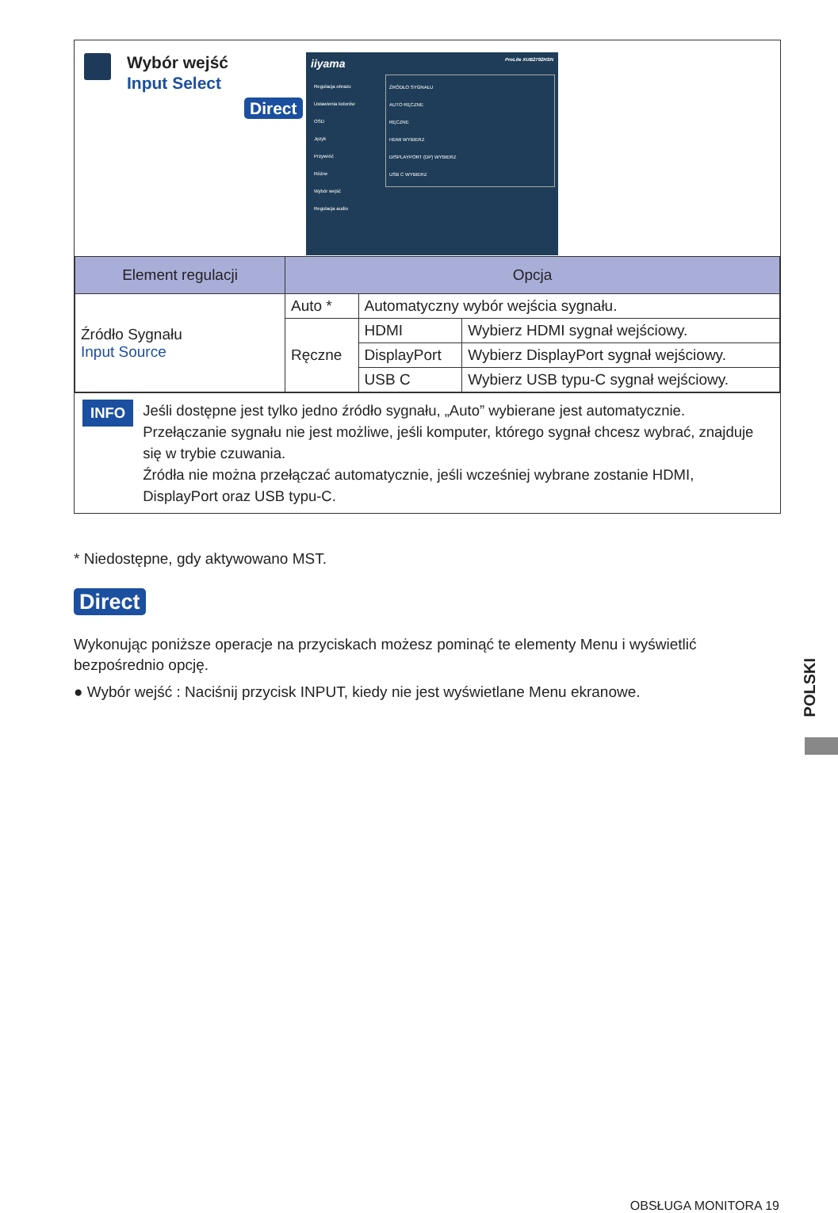Wybór wejść
Input Select
Direct
iiyama ProLite XUB2792HSN
Regulacja obrazu
Ustawienia kolorów
OSD
Język
Przywróć
Różne
Wybór wejść
Regulacja audio
ŹRÓDŁO SYGNAŁU
AUTO RĘCZNE
RĘCZNE
HDMI WYBIERZ
DISPLAYPORT (DP) WYBIERZ
USB C WYBIERZ
| Element regulacji | Opcja | | |
| --- | --- | --- | --- |
| Źródło Sygnału Input Source | Auto * | Automatyczny wybór wejścia sygnału. | |
| | Ręczne | HDMI | Wybierz HDMI sygnał wejściowy. |
| | | DisplayPort | Wybierz DisplayPort sygnał wejściowy. |
| | | USB C | Wybierz USB typu-C sygnał wejściowy. |
INFO
Jeśli dostępne jest tylko jedno źródło sygnału, „Auto” wybierane jest automatycznie.
Przełączanie sygnału nie jest możliwe, jeśli komputer, którego sygnał chcesz wybrać, znajduje się w trybie czuwania.
Źródła nie można przełączać automatycznie, jeśli wcześniej wybrane zostanie HDMI, DisplayPort oraz USB typu-C.
* Niedostępne, gdy aktywowano MST.
Direct
Wykonując poniższe operacje na przyciskach możesz pominąć te elementy Menu i wyświetlić bezpośrednio opcję.
● Wybór wejść : Naciśnij przycisk INPUT, kiedy nie jest wyświetlane Menu ekranowe.
POLSKI
OBSŁUGA MONITORA 19